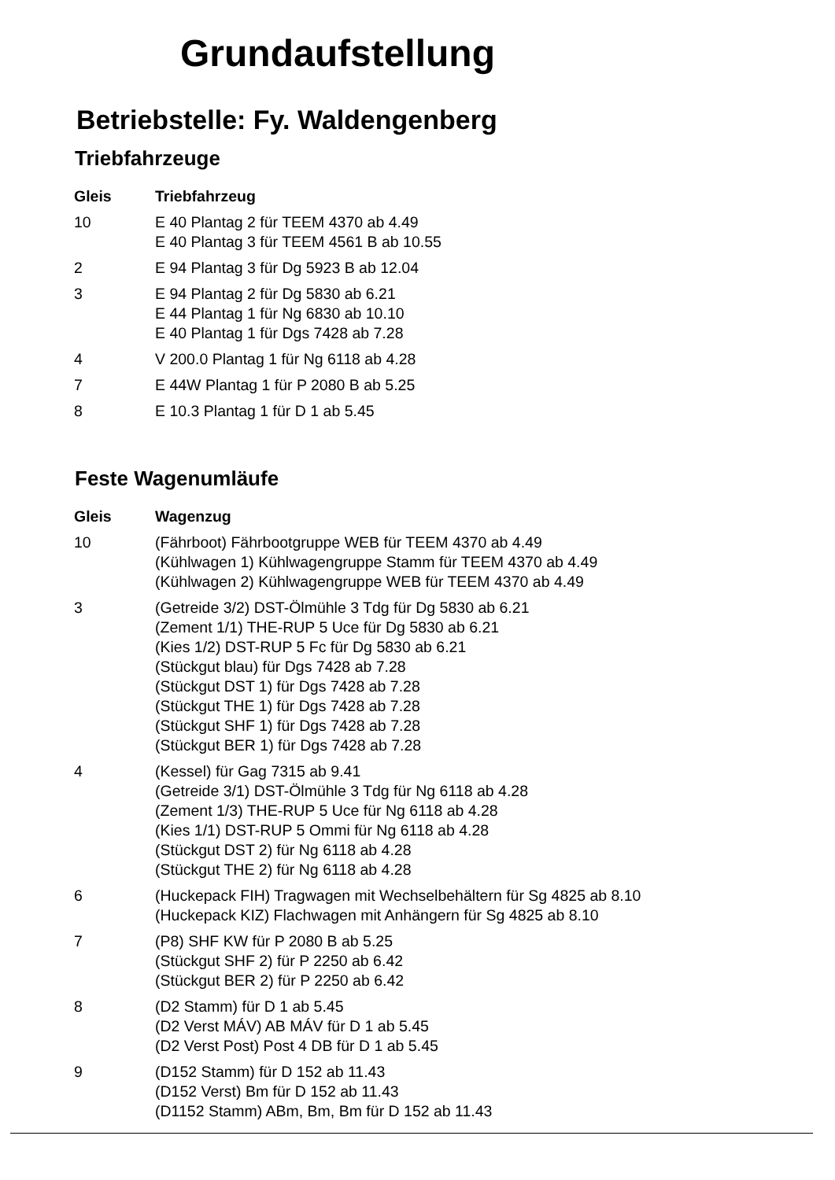Grundaufstellung
Betriebstelle: Fy. Waldengenberg
Triebfahrzeuge
| Gleis | Triebfahrzeug |
| --- | --- |
| 10 | E 40 Plantag 2 für TEEM 4370 ab 4.49 E 40 Plantag 3 für TEEM 4561 B ab 10.55 |
| 2 | E 94 Plantag 3 für Dg 5923 B ab 12.04 |
| 3 | E 94 Plantag 2 für Dg 5830 ab 6.21 E 44 Plantag 1 für Ng 6830 ab 10.10 E 40 Plantag 1 für Dgs 7428 ab 7.28 |
| 4 | V 200.0 Plantag 1 für Ng 6118 ab 4.28 |
| 7 | E 44W Plantag 1 für P 2080 B ab 5.25 |
| 8 | E 10.3 Plantag 1 für D 1 ab 5.45 |
Feste Wagenumläufe
| Gleis | Wagenzug |
| --- | --- |
| 10 | (Fährboot) Fährbootgruppe WEB für TEEM 4370 ab 4.49 (Kühlwagen 1) Kühlwagengruppe Stamm für TEEM 4370 ab 4.49 (Kühlwagen 2) Kühlwagengruppe WEB für TEEM 4370 ab 4.49 |
| 3 | (Getreide 3/2) DST-Ölmühle 3 Tdg für Dg 5830 ab 6.21 (Zement 1/1) THE-RUP 5 Uce für Dg 5830 ab 6.21 (Kies 1/2) DST-RUP 5 Fc für Dg 5830 ab 6.21 (Stückgut blau) für Dgs 7428 ab 7.28 (Stückgut DST 1) für Dgs 7428 ab 7.28 (Stückgut THE 1) für Dgs 7428 ab 7.28 (Stückgut SHF 1) für Dgs 7428 ab 7.28 (Stückgut BER 1) für Dgs 7428 ab 7.28 |
| 4 | (Kessel) für Gag 7315 ab 9.41 (Getreide 3/1) DST-Ölmühle 3 Tdg für Ng 6118 ab 4.28 (Zement 1/3) THE-RUP 5 Uce für Ng 6118 ab 4.28 (Kies 1/1) DST-RUP 5 Ommi für Ng 6118 ab 4.28 (Stückgut DST 2) für Ng 6118 ab 4.28 (Stückgut THE 2) für Ng 6118 ab 4.28 |
| 6 | (Huckepack FIH) Tragwagen mit Wechselbehältern für Sg 4825 ab 8.10 (Huckepack KIZ) Flachwagen mit Anhängern für Sg 4825 ab 8.10 |
| 7 | (P8) SHF KW für P 2080 B ab 5.25 (Stückgut SHF 2) für P 2250 ab 6.42 (Stückgut BER 2) für P 2250 ab 6.42 |
| 8 | (D2 Stamm) für D 1 ab 5.45 (D2 Verst MÁV) AB MÁV für D 1 ab 5.45 (D2 Verst Post) Post 4 DB für D 1 ab 5.45 |
| 9 | (D152 Stamm) für D 152 ab 11.43 (D152 Verst) Bm für D 152 ab 11.43 (D1152 Stamm) ABm, Bm, Bm für D 152 ab 11.43 |